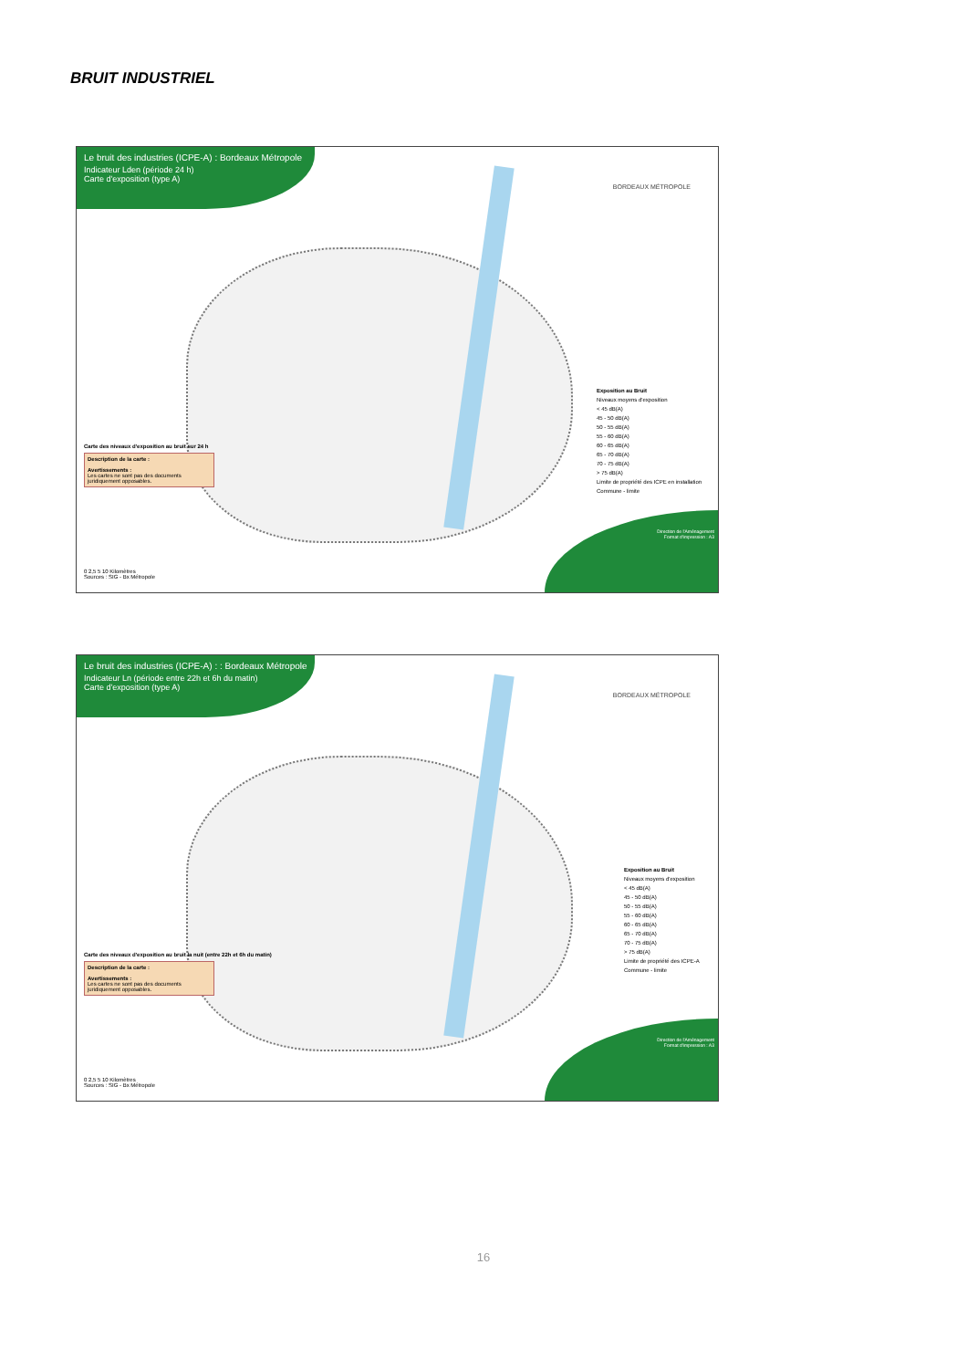BRUIT INDUSTRIEL
Le bruit des industries (ICPE-A) : Bordeaux Métropole
Indicateur Lden (période 24 h)
Carte d'exposition (type A)
BORDEAUX MÉTROPOLE
Exposition au Bruit
Niveaux moyens d'exposition
< 45 dB(A)
45 - 50 dB(A)
50 - 55 dB(A)
55 - 60 dB(A)
60 - 65 dB(A)
65 - 70 dB(A)
70 - 75 dB(A)
> 75 dB(A)
Limite de propriété des ICPE en installation
Commune - limite
Carte des niveaux d'exposition au bruit sur 24 h
Description de la carte :
Avertissements :
Les cartes ne sont pas des documents juridiquement opposables.
0 2,5 5 10 Kilomètres
Sources : SIG - Bx Métropole
Direction de l'Aménagement
Format d'impression : A3
Le bruit des industries (ICPE-A) : : Bordeaux Métropole
Indicateur Ln (période entre 22h et 6h du matin)
Carte d'exposition (type A)
BORDEAUX MÉTROPOLE
Exposition au Bruit
Niveaux moyens d'exposition
< 45 dB(A)
45 - 50 dB(A)
50 - 55 dB(A)
55 - 60 dB(A)
60 - 65 dB(A)
65 - 70 dB(A)
70 - 75 dB(A)
> 75 dB(A)
Limite de propriété des ICPE-A
Commune - limite
Carte des niveaux d'exposition au bruit la nuit (entre 22h et 6h du matin)
Description de la carte :
Avertissements :
Les cartes ne sont pas des documents juridiquement opposables.
0 2,5 5 10 Kilomètres
Sources : SIG - Bx Métropole
Direction de l'Aménagement
Format d'impression : A3
16